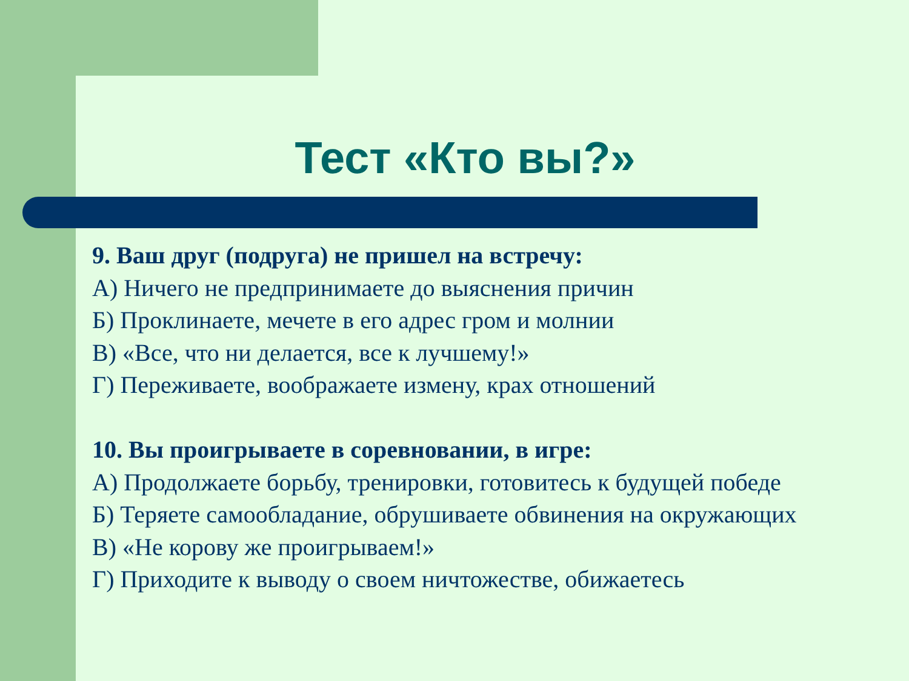Тест «Кто вы?»
9. Ваш друг (подруга) не пришел на встречу:
А) Ничего не предпринимаете до выяснения причин
Б) Проклинаете, мечете в его адрес гром и молнии
В) «Все, что ни делается, все к лучшему!»
Г) Переживаете, воображаете измену, крах отношений
10. Вы проигрываете в соревновании, в игре:
А) Продолжаете борьбу, тренировки, готовитесь к будущей победе
Б) Теряете самообладание, обрушиваете обвинения на окружающих
В) «Не корову же проигрываем!»
Г) Приходите к выводу о своем ничтожестве, обижаетесь